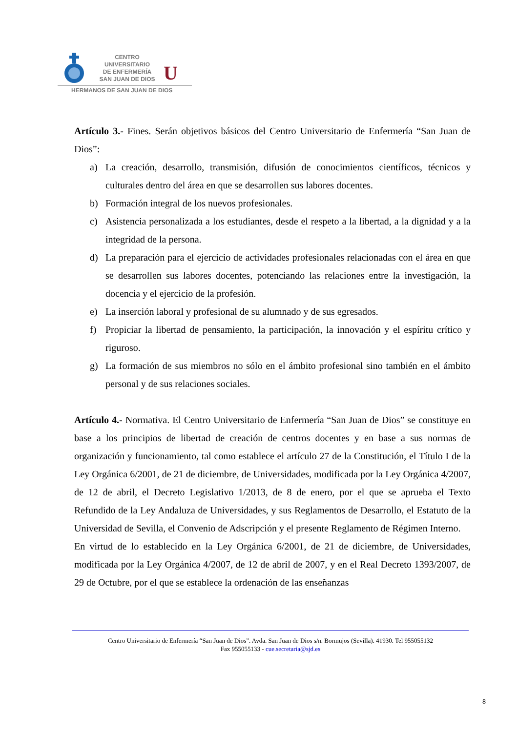CENTRO
UNIVERSITARIO
DE ENFERMERÍA
SAN JUAN DE DIOS
U
HERMANOS DE SAN JUAN DE DIOS
Artículo 3.- Fines. Serán objetivos básicos del Centro Universitario de Enfermería “San Juan de Dios”:
a) La creación, desarrollo, transmisión, difusión de conocimientos científicos, técnicos y culturales dentro del área en que se desarrollen sus labores docentes.
b) Formación integral de los nuevos profesionales.
c) Asistencia personalizada a los estudiantes, desde el respeto a la libertad, a la dignidad y a la integridad de la persona.
d) La preparación para el ejercicio de actividades profesionales relacionadas con el área en que se desarrollen sus labores docentes, potenciando las relaciones entre la investigación, la docencia y el ejercicio de la profesión.
e) La inserción laboral y profesional de su alumnado y de sus egresados.
f) Propiciar la libertad de pensamiento, la participación, la innovación y el espíritu crítico y riguroso.
g) La formación de sus miembros no sólo en el ámbito profesional sino también en el ámbito personal y de sus relaciones sociales.
Artículo 4.- Normativa. El Centro Universitario de Enfermería “San Juan de Dios” se constituye en base a los principios de libertad de creación de centros docentes y en base a sus normas de organización y funcionamiento, tal como establece el artículo 27 de la Constitución, el Título I de la Ley Orgánica 6/2001, de 21 de diciembre, de Universidades, modificada por la Ley Orgánica 4/2007, de 12 de abril, el Decreto Legislativo 1/2013, de 8 de enero, por el que se aprueba el Texto Refundido de la Ley Andaluza de Universidades, y sus Reglamentos de Desarrollo, el Estatuto de la Universidad de Sevilla, el Convenio de Adscripción y el presente Reglamento de Régimen Interno.
En virtud de lo establecido en la Ley Orgánica 6/2001, de 21 de diciembre, de Universidades, modificada por la Ley Orgánica 4/2007, de 12 de abril de 2007, y en el Real Decreto 1393/2007, de 29 de Octubre, por el que se establece la ordenación de las enseñanzas
Centro Universitario de Enfermería “San Juan de Dios”. Avda. San Juan de Dios s/n. Bormujos (Sevilla). 41930. Tel 955055132
Fax 955055133 - cue.secretaria@sjd.es
8